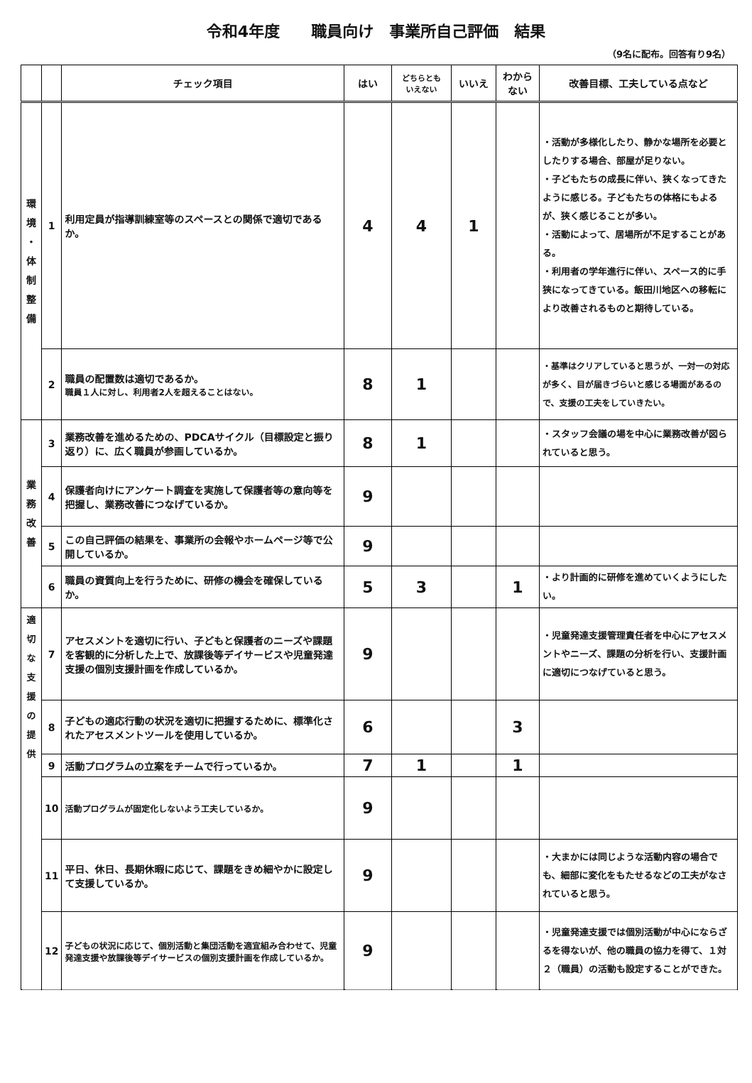令和4年度　　職員向け　事業所自己評価　結果
（9名に配布。回答有り9名）
| | | チェック項目 | はい | どちらとも いえない | いいえ | わから ない | 改善目標、工夫している点など |
| --- | --- | --- | --- | --- | --- | --- | --- |
| 環 境 ・ 体 制 整 備 | 1 | 利用定員が指導訓練室等のスペースとの関係で適切であるか。 | 4 | 4 | 1 | | ・活動が多様化したり、静かな場所を必要としたりする場合、部屋が足りない。 ・子どもたちの成長に伴い、狭くなってきたように感じる。子どもたちの体格にもよるが、狭く感じることが多い。 ・活動によって、居場所が不足することがある。 ・利用者の学年進行に伴い、スペース的に手狭になってきている。飯田川地区への移転により改善されるものと期待している。 |
| | 2 | 職員の配置数は適切であるか。 職員１人に対し、利用者2人を超えることはない。 | 8 | 1 | | | ・基準はクリアしていると思うが、一対一の対応が多く、目が届きづらいと感じる場面があるので、支援の工夫をしていきたい。 |
| 業 務 改 善 | 3 | 業務改善を進めるための、PDCAサイクル（目標設定と振り返り）に、広く職員が参画しているか。 | 8 | 1 | | | ・スタッフ会議の場を中心に業務改善が図られていると思う。 |
| | 4 | 保護者向けにアンケート調査を実施して保護者等の意向等を把握し、業務改善につなげているか。 | 9 | | | | |
| | 5 | この自己評価の結果を、事業所の会報やホームページ等で公開しているか。 | 9 | | | | |
| | 6 | 職員の資質向上を行うために、研修の機会を確保しているか。 | 5 | 3 | | 1 | ・より計画的に研修を進めていくようにしたい。 |
| 適 切 な 支 援 の 提 供 | 7 | アセスメントを適切に行い、子どもと保護者のニーズや課題を客観的に分析した上で、放課後等デイサービスや児童発達支援の個別支援計画を作成しているか。 | 9 | | | | ・児童発達支援管理責任者を中心にアセスメントやニーズ、課題の分析を行い、支援計画に適切につなげていると思う。 |
| | 8 | 子どもの適応行動の状況を適切に把握するために、標準化されたアセスメントツールを使用しているか。 | 6 | | | 3 | |
| | 9 | 活動プログラムの立案をチームで行っているか。 | 7 | 1 | | 1 | |
| | 10 | 活動プログラムが固定化しないよう工夫しているか。 | 9 | | | | |
| | 11 | 平日、休日、長期休暇に応じて、課題をきめ細やかに設定して支援しているか。 | 9 | | | | ・大まかには同じような活動内容の場合でも、細部に変化をもたせるなどの工夫がなされていると思う。 |
| | 12 | 子どもの状況に応じて、個別活動と集団活動を適宜組み合わせて、児童発達支援や放課後等デイサービスの個別支援計画を作成しているか。 | 9 | | | | ・児童発達支援では個別活動が中心にならざるを得ないが、他の職員の協力を得て、１対２（職員）の活動も設定することができた。 |